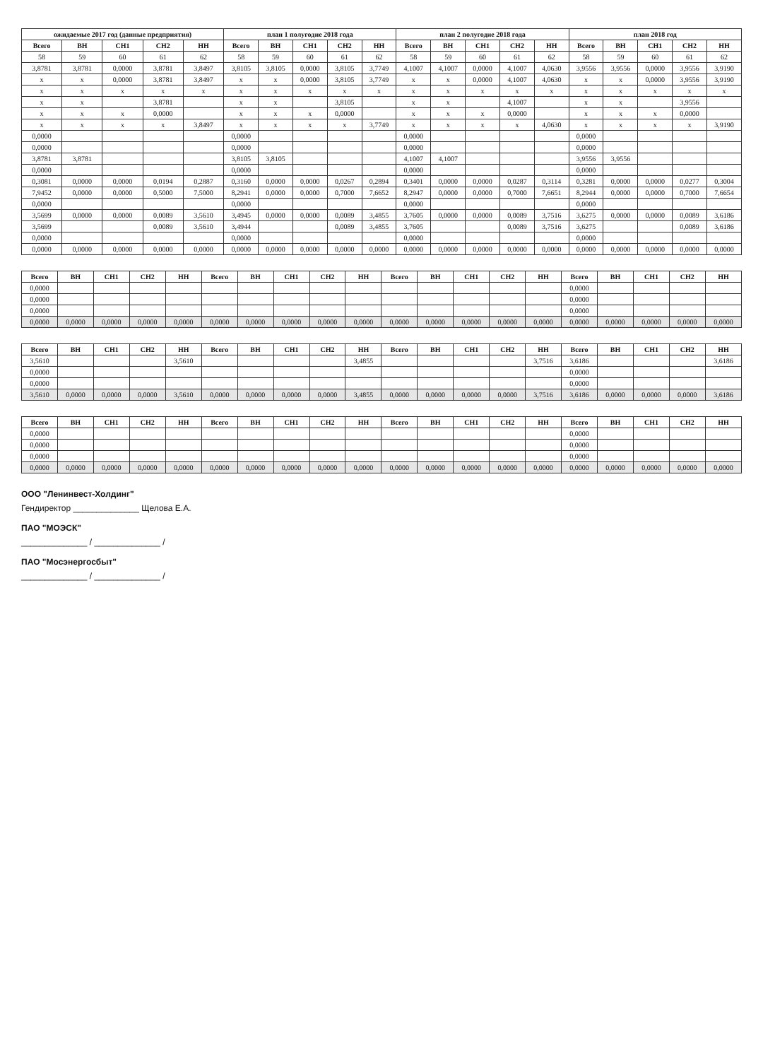| ожидаемые 2017 год (данные предприятия) | | | | | план 1 полугодие 2018 года | | | | | план 2 полугодие 2018 года | | | | | план 2018 год | | | | |
| --- | --- | --- | --- | --- | --- | --- | --- | --- | --- | --- | --- | --- | --- | --- | --- | --- | --- | --- | --- |
| Всего | ВН | СН1 | СН2 | НН | Всего | ВН | СН1 | СН2 | НН | Всего | ВН | СН1 | СН2 | НН | Всего | ВН | СН1 | СН2 | НН |
| 58 | 59 | 60 | 61 | 62 | 58 | 59 | 60 | 61 | 62 | 58 | 59 | 60 | 61 | 62 | 58 | 59 | 60 | 61 | 62 |
| 3,8781 | 3,8781 | 0,0000 | 3,8781 | 3,8497 | 3,8105 | 3,8105 | 0,0000 | 3,8105 | 3,7749 | 4,1007 | 4,1007 | 0,0000 | 4,1007 | 4,0630 | 3,9556 | 3,9556 | 0,0000 | 3,9556 | 3,9190 |
| x | x | 0,0000 | 3,8781 | 3,8497 | x | x | 0,0000 | 3,8105 | 3,7749 | x | x | 0,0000 | 4,1007 | 4,0630 | x | x | 0,0000 | 3,9556 | 3,9190 |
| x | x | x | x | x | x | x | x | x | x | x | x | x | x | x | x | x | x | x | x |
| x | x | | 3,8781 | | x | x | | 3,8105 | | x | x | | 4,1007 | | x | x | | 3,9556 | |
| x | x | x | 0,0000 | | x | x | x | 0,0000 | | x | x | x | 0,0000 | | x | x | x | 0,0000 | |
| x | x | x | x | 3,8497 | x | x | x | x | 3,7749 | x | x | x | x | 4,0630 | x | x | x | x | 3,9190 |
| 0,0000 | | | | | 0,0000 | | | | | 0,0000 | | | | | 0,0000 | | | | |
| 0,0000 | | | | | 0,0000 | | | | | 0,0000 | | | | | 0,0000 | | | | |
| 3,8781 | 3,8781 | | | | 3,8105 | 3,8105 | | | | 4,1007 | 4,1007 | | | | 3,9556 | 3,9556 | | | |
| 0,0000 | | | | | 0,0000 | | | | | 0,0000 | | | | | 0,0000 | | | | |
| 0,3081 | 0,0000 | 0,0000 | 0,0194 | 0,2887 | 0,3160 | 0,0000 | 0,0000 | 0,0267 | 0,2894 | 0,3401 | 0,0000 | 0,0000 | 0,0287 | 0,3114 | 0,3281 | 0,0000 | 0,0000 | 0,0277 | 0,3004 |
| 7,9452 | 0,0000 | 0,0000 | 0,5000 | 7,5000 | 8,2941 | 0,0000 | 0,0000 | 0,7000 | 7,6652 | 8,2947 | 0,0000 | 0,0000 | 0,7000 | 7,6651 | 8,2944 | 0,0000 | 0,0000 | 0,7000 | 7,6654 |
| 0,0000 | | | | | 0,0000 | | | | | 0,0000 | | | | | 0,0000 | | | | |
| 3,5699 | 0,0000 | 0,0000 | 0,0089 | 3,5610 | 3,4945 | 0,0000 | 0,0000 | 0,0089 | 3,4855 | 3,7605 | 0,0000 | 0,0000 | 0,0089 | 3,7516 | 3,6275 | 0,0000 | 0,0000 | 0,0089 | 3,6186 |
| 3,5699 | | | 0,0089 | 3,5610 | 3,4944 | | | 0,0089 | 3,4855 | 3,7605 | | | 0,0089 | 3,7516 | 3,6275 | | | 0,0089 | 3,6186 |
| 0,0000 | | | | | 0,0000 | | | | | 0,0000 | | | | | 0,0000 | | | | |
| 0,0000 | 0,0000 | 0,0000 | 0,0000 | 0,0000 | 0,0000 | 0,0000 | 0,0000 | 0,0000 | 0,0000 | 0,0000 | 0,0000 | 0,0000 | 0,0000 | 0,0000 | 0,0000 | 0,0000 | 0,0000 | 0,0000 | 0,0000 |
| Всего | ВН | СН1 | СН2 | НН | Всего | ВН | СН1 | СН2 | НН | Всего | ВН | СН1 | СН2 | НН | Всего | ВН | СН1 | СН2 | НН |
| --- | --- | --- | --- | --- | --- | --- | --- | --- | --- | --- | --- | --- | --- | --- | --- | --- | --- | --- | --- |
| 0,0000 | | | | | | | | | | | | | | | 0,0000 | | | | |
| 0,0000 | | | | | | | | | | | | | | | 0,0000 | | | | |
| 0,0000 | | | | | | | | | | | | | | | 0,0000 | | | | |
| 0,0000 | 0,0000 | 0,0000 | 0,0000 | 0,0000 | 0,0000 | 0,0000 | 0,0000 | 0,0000 | 0,0000 | 0,0000 | 0,0000 | 0,0000 | 0,0000 | 0,0000 | 0,0000 | 0,0000 | 0,0000 | 0,0000 | 0,0000 |
| Всего | ВН | СН1 | СН2 | НН | Всего | ВН | СН1 | СН2 | НН | Всего | ВН | СН1 | СН2 | НН | Всего | ВН | СН1 | СН2 | НН |
| --- | --- | --- | --- | --- | --- | --- | --- | --- | --- | --- | --- | --- | --- | --- | --- | --- | --- | --- | --- |
| 3,5610 | | | | 3,5610 | | | | | 3,4855 | | | | | 3,7516 | 3,6186 | | | | 3,6186 |
| 0,0000 | | | | | | | | | | | | | | | 0,0000 | | | | |
| 0,0000 | | | | | | | | | | | | | | | 0,0000 | | | | |
| 3,5610 | 0,0000 | 0,0000 | 0,0000 | 3,5610 | 0,0000 | 0,0000 | 0,0000 | 0,0000 | 3,4855 | 0,0000 | 0,0000 | 0,0000 | 0,0000 | 3,7516 | 3,6186 | 0,0000 | 0,0000 | 0,0000 | 3,6186 |
| Всего | ВН | СН1 | СН2 | НН | Всего | ВН | СН1 | СН2 | НН | Всего | ВН | СН1 | СН2 | НН | Всего | ВН | СН1 | СН2 | НН |
| --- | --- | --- | --- | --- | --- | --- | --- | --- | --- | --- | --- | --- | --- | --- | --- | --- | --- | --- | --- |
| 0,0000 | | | | | | | | | | | | | | | 0,0000 | | | | |
| 0,0000 | | | | | | | | | | | | | | | 0,0000 | | | | |
| 0,0000 | | | | | | | | | | | | | | | 0,0000 | | | | |
| 0,0000 | 0,0000 | 0,0000 | 0,0000 | 0,0000 | 0,0000 | 0,0000 | 0,0000 | 0,0000 | 0,0000 | 0,0000 | 0,0000 | 0,0000 | 0,0000 | 0,0000 | 0,0000 | 0,0000 | 0,0000 | 0,0000 | 0,0000 |
ООО "Ленинвест-Холдинг"
Гендиректор ______________ Щелова Е.А.
ПАО "МОЭСК"
______________ / ______________ /
ПАО "Мосэнергосбыт"
______________ / ______________ /